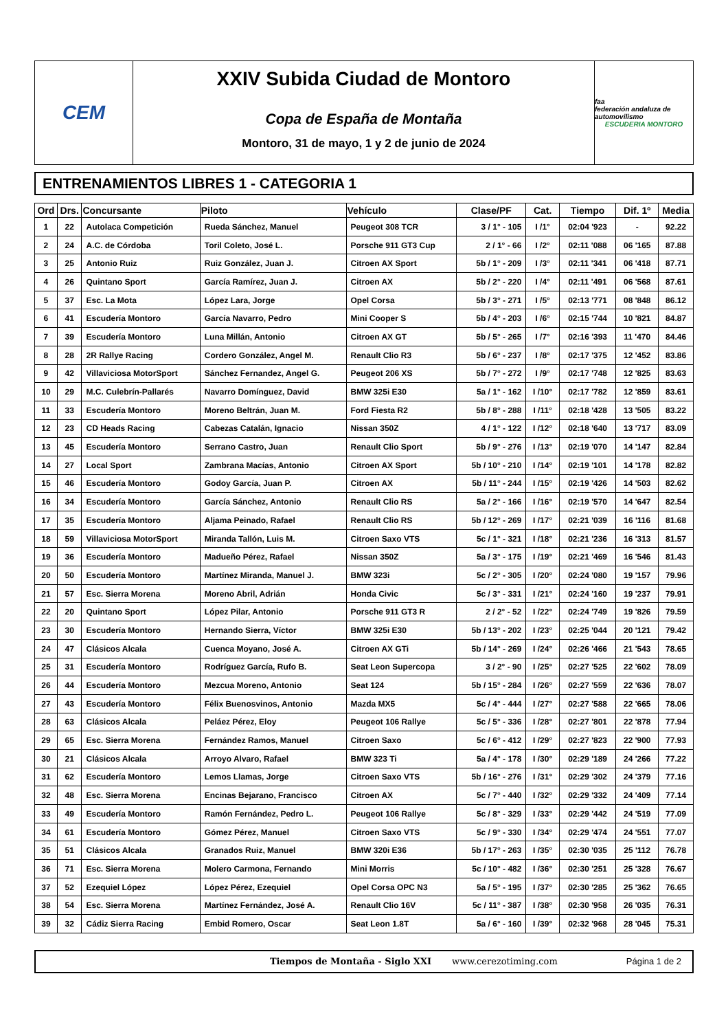CEM
XXIV Subida Ciudad de Montoro
Copa de España de Montaña
Montoro, 31 de mayo, 1 y 2 de junio de 2024
faa
federación andaluza de automovilismo
ESCUDERIA MONTORO
ENTRENAMIENTOS LIBRES 1 - CATEGORIA 1
| Ord | Drs. | Concursante | Piloto | Vehículo | Clase/PF | Cat. | Tiempo | Dif. 1º | Media |
| --- | --- | --- | --- | --- | --- | --- | --- | --- | --- |
| 1 | 22 | Autolaca Competición | Rueda Sánchez, Manuel | Peugeot 308 TCR | 3 / 1° - 105 | I /1° | 02:04 '923 | - | 92.22 |
| 2 | 24 | A.C. de Córdoba | Toril Coleto, José L. | Porsche 911 GT3 Cup | 2 / 1° - 66 | I /2° | 02:11 '088 | 06 '165 | 87.88 |
| 3 | 25 | Antonio Ruiz | Ruiz González, Juan J. | Citroen AX Sport | 5b / 1° - 209 | I /3° | 02:11 '341 | 06 '418 | 87.71 |
| 4 | 26 | Quintano Sport | García Ramírez, Juan J. | Citroen AX | 5b / 2° - 220 | I /4° | 02:11 '491 | 06 '568 | 87.61 |
| 5 | 37 | Esc. La Mota | López Lara, Jorge | Opel Corsa | 5b / 3° - 271 | I /5° | 02:13 '771 | 08 '848 | 86.12 |
| 6 | 41 | Escudería Montoro | García Navarro, Pedro | Mini Cooper S | 5b / 4° - 203 | I /6° | 02:15 '744 | 10 '821 | 84.87 |
| 7 | 39 | Escudería Montoro | Luna Millán, Antonio | Citroen AX GT | 5b / 5° - 265 | I /7° | 02:16 '393 | 11 '470 | 84.46 |
| 8 | 28 | 2R Rallye Racing | Cordero González, Angel M. | Renault Clio R3 | 5b / 6° - 237 | I /8° | 02:17 '375 | 12 '452 | 83.86 |
| 9 | 42 | Villaviciosa MotorSport | Sánchez Fernandez, Angel G. | Peugeot 206 XS | 5b / 7° - 272 | I /9° | 02:17 '748 | 12 '825 | 83.63 |
| 10 | 29 | M.C. Culebrín-Pallarés | Navarro Domínguez, David | BMW 325i E30 | 5a / 1° - 162 | I /10° | 02:17 '782 | 12 '859 | 83.61 |
| 11 | 33 | Escudería Montoro | Moreno Beltrán, Juan M. | Ford Fiesta R2 | 5b / 8° - 288 | I /11° | 02:18 '428 | 13 '505 | 83.22 |
| 12 | 23 | CD Heads Racing | Cabezas Catalán, Ignacio | Nissan 350Z | 4 / 1° - 122 | I /12° | 02:18 '640 | 13 '717 | 83.09 |
| 13 | 45 | Escudería Montoro | Serrano Castro, Juan | Renault Clio Sport | 5b / 9° - 276 | I /13° | 02:19 '070 | 14 '147 | 82.84 |
| 14 | 27 | Local Sport | Zambrana Macías, Antonio | Citroen AX Sport | 5b / 10° - 210 | I /14° | 02:19 '101 | 14 '178 | 82.82 |
| 15 | 46 | Escudería Montoro | Godoy García, Juan P. | Citroen AX | 5b / 11° - 244 | I /15° | 02:19 '426 | 14 '503 | 82.62 |
| 16 | 34 | Escudería Montoro | García Sánchez, Antonio | Renault Clio RS | 5a / 2° - 166 | I /16° | 02:19 '570 | 14 '647 | 82.54 |
| 17 | 35 | Escudería Montoro | Aljama Peinado, Rafael | Renault Clio RS | 5b / 12° - 269 | I /17° | 02:21 '039 | 16 '116 | 81.68 |
| 18 | 59 | Villaviciosa MotorSport | Miranda Tallón, Luis M. | Citroen Saxo VTS | 5c / 1° - 321 | I /18° | 02:21 '236 | 16 '313 | 81.57 |
| 19 | 36 | Escudería Montoro | Madueño Pérez, Rafael | Nissan 350Z | 5a / 3° - 175 | I /19° | 02:21 '469 | 16 '546 | 81.43 |
| 20 | 50 | Escudería Montoro | Martínez Miranda, Manuel J. | BMW 323i | 5c / 2° - 305 | I /20° | 02:24 '080 | 19 '157 | 79.96 |
| 21 | 57 | Esc. Sierra Morena | Moreno Abril, Adrián | Honda Civic | 5c / 3° - 331 | I /21° | 02:24 '160 | 19 '237 | 79.91 |
| 22 | 20 | Quintano Sport | López Pilar, Antonio | Porsche 911 GT3 R | 2 / 2° - 52 | I /22° | 02:24 '749 | 19 '826 | 79.59 |
| 23 | 30 | Escudería Montoro | Hernando Sierra, Víctor | BMW 325i E30 | 5b / 13° - 202 | I /23° | 02:25 '044 | 20 '121 | 79.42 |
| 24 | 47 | Clásicos Alcala | Cuenca Moyano, José A. | Citroen AX GTi | 5b / 14° - 269 | I /24° | 02:26 '466 | 21 '543 | 78.65 |
| 25 | 31 | Escudería Montoro | Rodríguez García, Rufo B. | Seat Leon Supercopa | 3 / 2° - 90 | I /25° | 02:27 '525 | 22 '602 | 78.09 |
| 26 | 44 | Escudería Montoro | Mezcua Moreno, Antonio | Seat 124 | 5b / 15° - 284 | I /26° | 02:27 '559 | 22 '636 | 78.07 |
| 27 | 43 | Escudería Montoro | Félix Buenosvinos, Antonio | Mazda MX5 | 5c / 4° - 444 | I /27° | 02:27 '588 | 22 '665 | 78.06 |
| 28 | 63 | Clásicos Alcala | Peláez Pérez, Eloy | Peugeot 106 Rallye | 5c / 5° - 336 | I /28° | 02:27 '801 | 22 '878 | 77.94 |
| 29 | 65 | Esc. Sierra Morena | Fernández Ramos, Manuel | Citroen Saxo | 5c / 6° - 412 | I /29° | 02:27 '823 | 22 '900 | 77.93 |
| 30 | 21 | Clásicos Alcala | Arroyo Alvaro, Rafael | BMW 323 Ti | 5a / 4° - 178 | I /30° | 02:29 '189 | 24 '266 | 77.22 |
| 31 | 62 | Escudería Montoro | Lemos Llamas, Jorge | Citroen Saxo VTS | 5b / 16° - 276 | I /31° | 02:29 '302 | 24 '379 | 77.16 |
| 32 | 48 | Esc. Sierra Morena | Encinas Bejarano, Francisco | Citroen AX | 5c / 7° - 440 | I /32° | 02:29 '332 | 24 '409 | 77.14 |
| 33 | 49 | Escudería Montoro | Ramón Fernández, Pedro L. | Peugeot 106 Rallye | 5c / 8° - 329 | I /33° | 02:29 '442 | 24 '519 | 77.09 |
| 34 | 61 | Escudería Montoro | Gómez Pérez, Manuel | Citroen Saxo VTS | 5c / 9° - 330 | I /34° | 02:29 '474 | 24 '551 | 77.07 |
| 35 | 51 | Clásicos Alcala | Granados Ruiz, Manuel | BMW 320i E36 | 5b / 17° - 263 | I /35° | 02:30 '035 | 25 '112 | 76.78 |
| 36 | 71 | Esc. Sierra Morena | Molero Carmona, Fernando | Mini Morris | 5c / 10° - 482 | I /36° | 02:30 '251 | 25 '328 | 76.67 |
| 37 | 52 | Ezequiel López | López Pérez, Ezequiel | Opel Corsa OPC N3 | 5a / 5° - 195 | I /37° | 02:30 '285 | 25 '362 | 76.65 |
| 38 | 54 | Esc. Sierra Morena | Martínez Fernández, José A. | Renault Clio 16V | 5c / 11° - 387 | I /38° | 02:30 '958 | 26 '035 | 76.31 |
| 39 | 32 | Cádiz Sierra Racing | Embid Romero, Oscar | Seat Leon 1.8T | 5a / 6° - 160 | I /39° | 02:32 '968 | 28 '045 | 75.31 |
Tiempos de Montaña - Siglo XXI www.cerezotiming.com Página 1 de 2